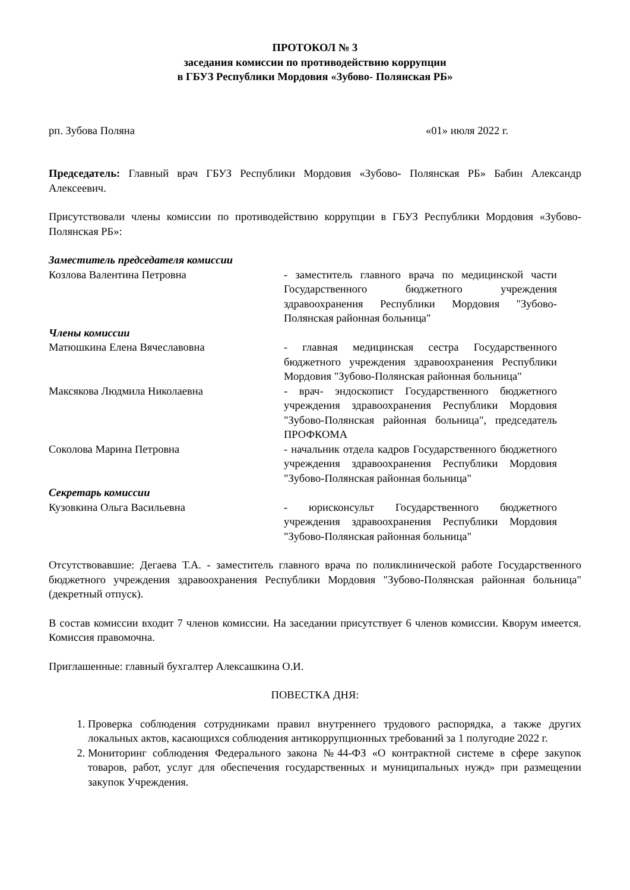ПРОТОКОЛ № 3
заседания комиссии по противодействию коррупции
в ГБУЗ Республики Мордовия «Зубово- Полянская РБ»
рп. Зубова Поляна «01» июля 2022 г.
Председатель: Главный врач ГБУЗ Республики Мордовия «Зубово- Полянская РБ» Бабин Александр Алексеевич.
Присутствовали члены комиссии по противодействию коррупции в ГБУЗ Республики Мордовия «Зубово- Полянская РБ»:
Заместитель председателя комиссии
Козлова Валентина Петровна - заместитель главного врача по медицинской части Государственного бюджетного учреждения здравоохранения Республики Мордовия "Зубово-Полянская районная больница"
Члены комиссии
Матюшкина Елена Вячеславовна - главная медицинская сестра Государственного бюджетного учреждения здравоохранения Республики Мордовия "Зубово-Полянская районная больница"
Максякова Людмила Николаевна - врач- эндоскопист Государственного бюджетного учреждения здравоохранения Республики Мордовия "Зубово-Полянская районная больница", председатель ПРОФКОМА
Соколова Марина Петровна - начальник отдела кадров Государственного бюджетного учреждения здравоохранения Республики Мордовия "Зубово-Полянская районная больница"
Секретарь комиссии
Кузовкина Ольга Васильевна - юрисконсульт Государственного бюджетного учреждения здравоохранения Республики Мордовия "Зубово-Полянская районная больница"
Отсутствовавшие: Дегаева Т.А. - заместитель главного врача по поликлинической работе Государственного бюджетного учреждения здравоохранения Республики Мордовия "Зубово-Полянская районная больница" (декретный отпуск).
В состав комиссии входит 7 членов комиссии. На заседании присутствует 6 членов комиссии. Кворум имеется. Комиссия правомочна.
Приглашенные: главный бухгалтер Алексашкина О.И.
ПОВЕСТКА ДНЯ:
1. Проверка соблюдения сотрудниками правил внутреннего трудового распорядка, а также других локальных актов, касающихся соблюдения антикоррупционных требований за 1 полугодие 2022 г.
2. Мониторинг соблюдения Федерального закона №44-ФЗ «О контрактной системе в сфере закупок товаров, работ, услуг для обеспечения государственных и муниципальных нужд» при размещении закупок Учреждения.